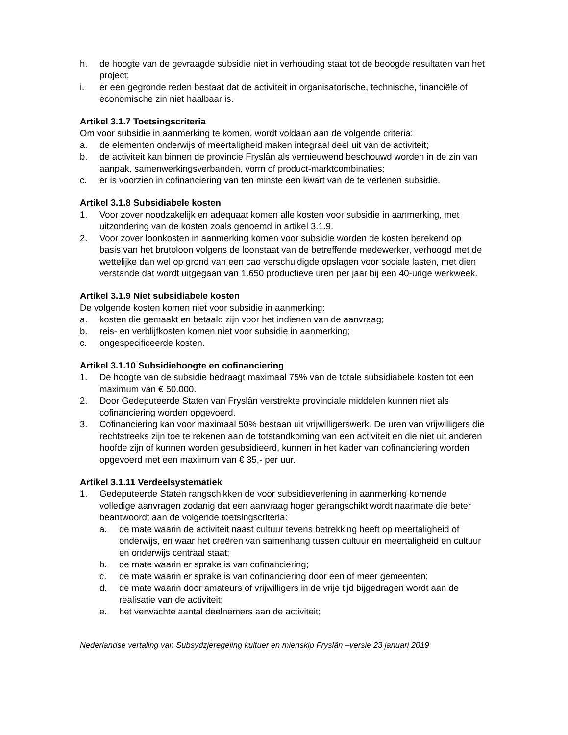h. de hoogte van de gevraagde subsidie niet in verhouding staat tot de beoogde resultaten van het project;
i. er een gegronde reden bestaat dat de activiteit in organisatorische, technische, financiële of economische zin niet haalbaar is.
Artikel 3.1.7 Toetsingscriteria
Om voor subsidie in aanmerking te komen, wordt voldaan aan de volgende criteria:
a. de elementen onderwijs of meertaligheid maken integraal deel uit van de activiteit;
b. de activiteit kan binnen de provincie Fryslân als vernieuwend beschouwd worden in de zin van aanpak, samenwerkingsverbanden, vorm of product-marktcombinaties;
c. er is voorzien in cofinanciering van ten minste een kwart van de te verlenen subsidie.
Artikel 3.1.8 Subsidiabele kosten
1. Voor zover noodzakelijk en adequaat komen alle kosten voor subsidie in aanmerking, met uitzondering van de kosten zoals genoemd in artikel 3.1.9.
2. Voor zover loonkosten in aanmerking komen voor subsidie worden de kosten berekend op basis van het brutoloon volgens de loonstaat van de betreffende medewerker, verhoogd met de wettelijke dan wel op grond van een cao verschuldigde opslagen voor sociale lasten, met dien verstande dat wordt uitgegaan van 1.650 productieve uren per jaar bij een 40-urige werkweek.
Artikel 3.1.9 Niet subsidiabele kosten
De volgende kosten komen niet voor subsidie in aanmerking:
a. kosten die gemaakt en betaald zijn voor het indienen van de aanvraag;
b. reis- en verblijfkosten komen niet voor subsidie in aanmerking;
c. ongespecificeerde kosten.
Artikel 3.1.10 Subsidiehoogte en cofinanciering
1. De hoogte van de subsidie bedraagt maximaal 75% van de totale subsidiabele kosten tot een maximum van € 50.000.
2. Door Gedeputeerde Staten van Fryslân verstrekte provinciale middelen kunnen niet als cofinanciering worden opgevoerd.
3. Cofinanciering kan voor maximaal 50% bestaan uit vrijwilligerswerk. De uren van vrijwilligers die rechtstreeks zijn toe te rekenen aan de totstandkoming van een activiteit en die niet uit anderen hoofde zijn of kunnen worden gesubsidieerd, kunnen in het kader van cofinanciering worden opgevoerd met een maximum van € 35,- per uur.
Artikel 3.1.11 Verdeelsystematiek
1. Gedeputeerde Staten rangschikken de voor subsidieverlening in aanmerking komende volledige aanvragen zodanig dat een aanvraag hoger gerangschikt wordt naarmate die beter beantwoordt aan de volgende toetsingscriteria:
a. de mate waarin de activiteit naast cultuur tevens betrekking heeft op meertaligheid of onderwijs, en waar het creëren van samenhang tussen cultuur en meertaligheid en cultuur en onderwijs centraal staat;
b. de mate waarin er sprake is van cofinanciering;
c. de mate waarin er sprake is van cofinanciering door een of meer gemeenten;
d. de mate waarin door amateurs of vrijwilligers in de vrije tijd bijgedragen wordt aan de realisatie van de activiteit;
e. het verwachte aantal deelnemers aan de activiteit;
Nederlandse vertaling van Subsydzjeregeling kultuer en mienskip Fryslân –versie 23 januari 2019